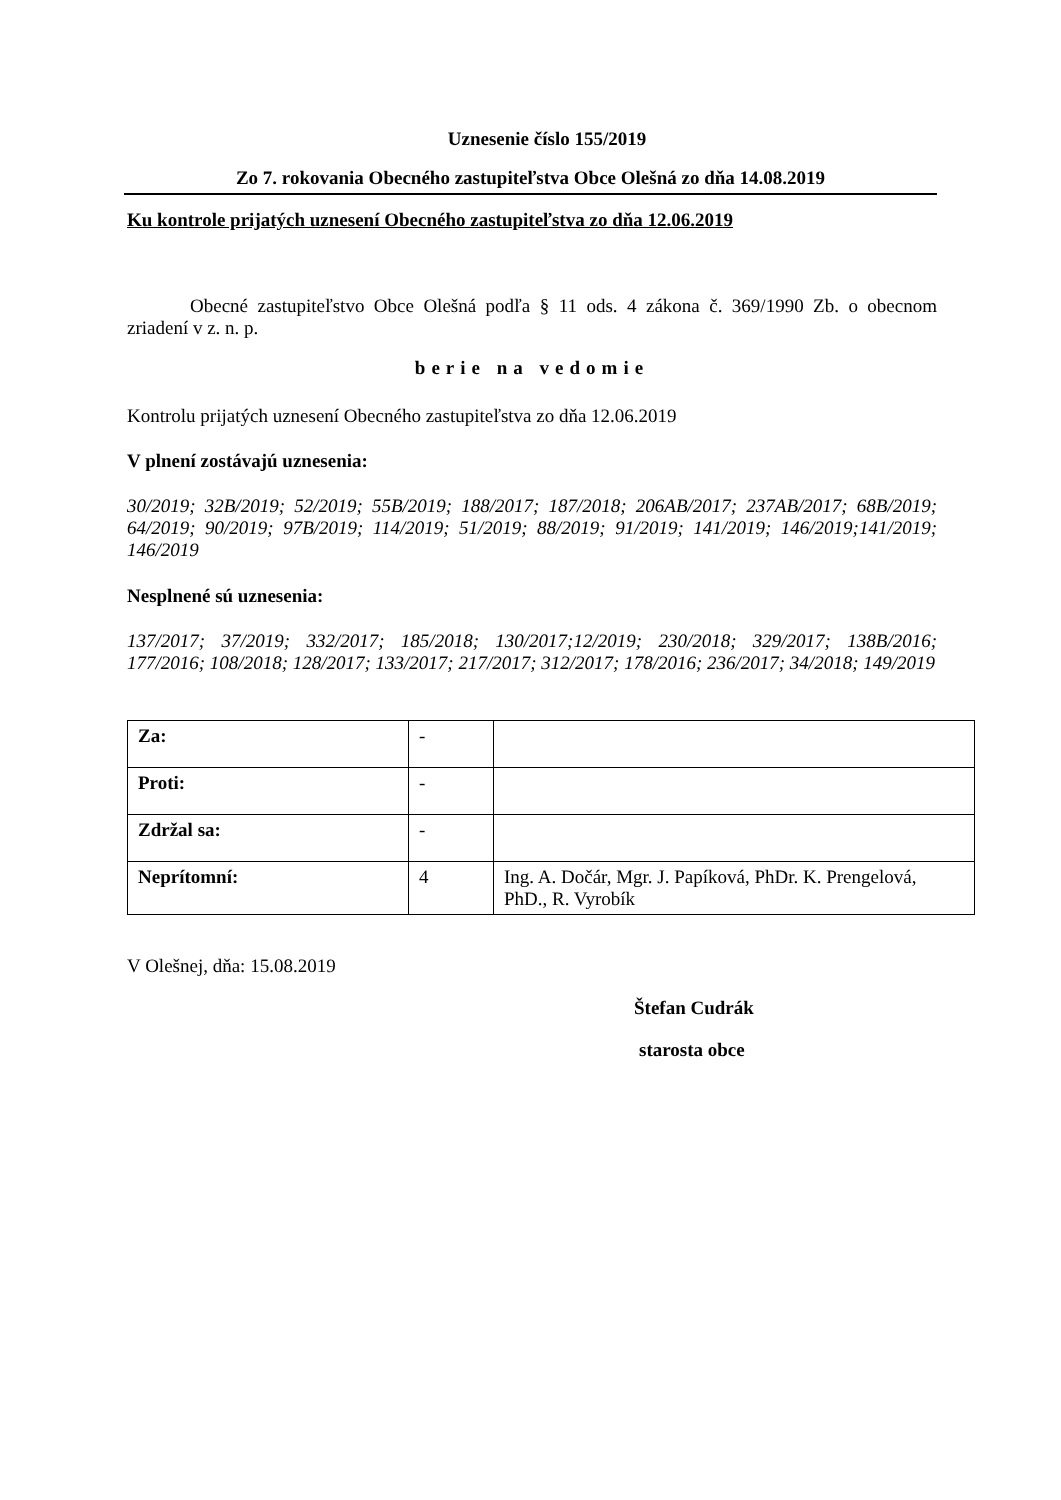Uznesenie číslo 155/2019
Zo 7. rokovania Obecného zastupiteľstva Obce Olešná zo dňa 14.08.2019
Ku kontrole prijatých uznesení Obecného zastupiteľstva zo dňa 12.06.2019
Obecné zastupiteľstvo Obce Olešná podľa § 11 ods. 4 zákona č. 369/1990 Zb. o obecnom zriadení v z. n. p.
berie na vedomie
Kontrolu prijatých uznesení Obecného zastupiteľstva zo dňa 12.06.2019
V plnení zostávajú uznesenia:
30/2019; 32B/2019; 52/2019; 55B/2019; 188/2017; 187/2018; 206AB/2017; 237AB/2017; 68B/2019; 64/2019; 90/2019; 97B/2019; 114/2019; 51/2019; 88/2019; 91/2019; 141/2019; 146/2019;141/2019; 146/2019
Nesplnené sú uznesenia:
137/2017; 37/2019; 332/2017; 185/2018; 130/2017;12/2019; 230/2018; 329/2017; 138B/2016; 177/2016; 108/2018; 128/2017; 133/2017; 217/2017; 312/2017; 178/2016; 236/2017; 34/2018; 149/2019
| Za: | - | |
| Proti: | - | |
| Zdržal sa: | - | |
| Neprítomní: | 4 | Ing. A. Dočár, Mgr. J. Papíková, PhDr. K. Prengelová, PhD., R. Vyrobík |
V Olešnej, dňa: 15.08.2019
Štefan Cudrák
starosta obce